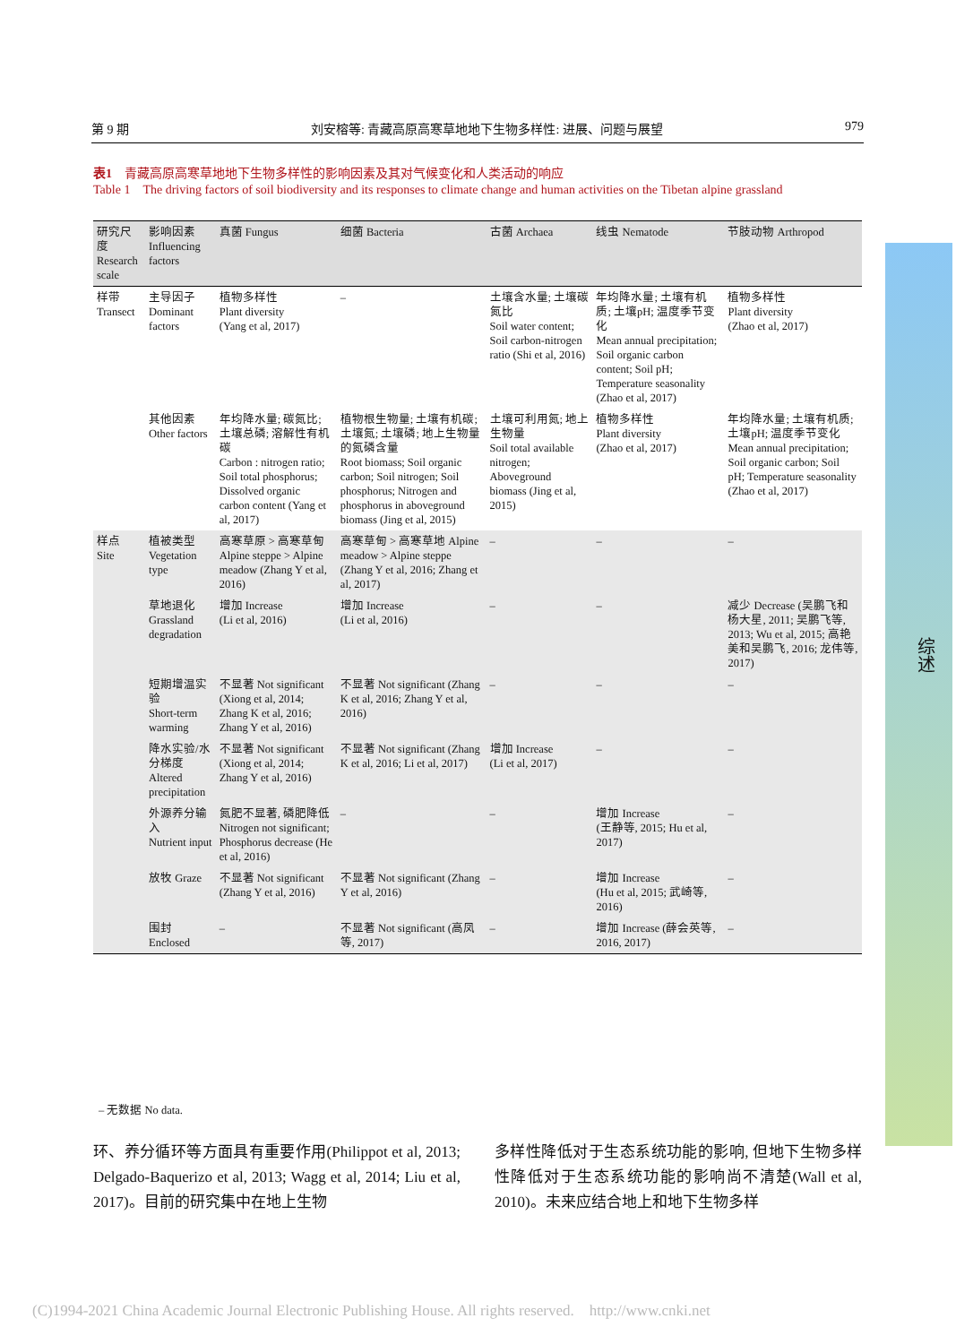第 9 期 刘安榕等: 青藏高原高寒草地地下生物多样性: 进展、问题与展望 979
表1　青藏高原高寒草地地下生物多样性的影响因素及其对气候变化和人类活动的响应
Table 1　The driving factors of soil biodiversity and its responses to climate change and human activities on the Tibetan alpine grassland
| 研究尺度 Research scale | 影响因素 Influencing factors | 真菌 Fungus | 细菌 Bacteria | 古菌 Archaea | 线虫 Nematode | 节肢动物 Arthropod |
| --- | --- | --- | --- | --- | --- | --- |
| 样带 Transect | 主导因子 Dominant factors | 植物多样性 Plant diversity (Yang et al, 2017) | – | 土壤含水量; 土壤碳氮比 Soil water content; Soil carbon-nitrogen ratio (Shi et al, 2016) | 年均降水量; 土壤有机质; 土壤pH; 温度季节变化 Mean annual precipitation; Soil organic carbon content; Soil pH; Temperature seasonality (Zhao et al, 2017) | 植物多样性 Plant diversity (Zhao et al, 2017) |
| | 其他因素 Other factors | 年均降水量; 碳氮比; 土壤总磷; 溶解性有机碳 Carbon : nitrogen ratio; Soil total phosphorus; Dissolved organic carbon content (Yang et al, 2017) | 植物根生物量; 土壤有机碳; 土壤氮; 土壤磷; 地上生物量的氮磷含量 Root biomass; Soil organic carbon; Soil nitrogen; Soil phosphorus; Nitrogen and phosphorus in aboveground biomass (Jing et al, 2015) | 土壤可利用氮; 地上生物量 Soil total available nitrogen; Aboveground biomass (Jing et al, 2015) | 植物多样性 Plant diversity (Zhao et al, 2017) | 年均降水量; 土壤有机质; 土壤pH; 温度季节变化 Mean annual precipitation; Soil organic carbon; Soil pH; Temperature seasonality (Zhao et al, 2017) |
| 样点 Site | 植被类型 Vegetation type | 高寒草原 > 高寒草甸 Alpine steppe > Alpine meadow (Zhang Y et al, 2016) | 高寒草甸 > 高寒草地 Alpine meadow > Alpine steppe (Zhang Y et al, 2016; Zhang et al, 2017) | – | – | – |
| | 草地退化 Grassland degradation | 增加 Increase (Li et al, 2016) | 增加 Increase (Li et al, 2016) | – | – | 减少 Decrease (吴鹏飞和杨大星, 2011; 吴鹏飞等, 2013; Wu et al, 2015; 高艳美和吴鹏飞, 2016; 龙伟等, 2017) |
| | 短期增温实验 Short-term warming | 不显著 Not significant (Xiong et al, 2014; Zhang K et al, 2016; Zhang Y et al, 2016) | 不显著 Not significant (Zhang K et al, 2016; Zhang Y et al, 2016) | – | – | – |
| | 降水实验/水分梯度 Altered precipitation | 不显著 Not significant (Xiong et al, 2014; Zhang Y et al, 2016) | 不显著 Not significant (Zhang K et al, 2016; Li et al, 2017) | 增加 Increase (Li et al, 2017) | – | – |
| | 外源养分输入 Nutrient input | 氮肥不显著, 磷肥降低 Nitrogen not significant; Phosphorus decrease (He et al, 2016) | – | – | 增加 Increase (王静等, 2015; Hu et al, 2017) | – |
| | 放牧 Graze | 不显著 Not significant (Zhang Y et al, 2016) | 不显著 Not significant (Zhang Y et al, 2016) | – | 增加 Increase (Hu et al, 2015; 武崎等, 2016) | – |
| | 围封 Enclosed | – | 不显著 Not significant (高凤等, 2017) | – | 增加 Increase (薛会英等, 2016, 2017) | – |
– 无数据 No data.
环、养分循环等方面具有重要作用(Philippot et al, 2013; Delgado-Baquerizo et al, 2013; Wagg et al, 2014; Liu et al, 2017)。目前的研究集中在地上生物
多样性降低对于生态系统功能的影响, 但地下生物多样性降低对于生态系统功能的影响尚不清楚(Wall et al, 2010)。未来应结合地上和地下生物多样
综述
(C)1994-2021 China Academic Journal Electronic Publishing House. All rights reserved.　http://www.cnki.net